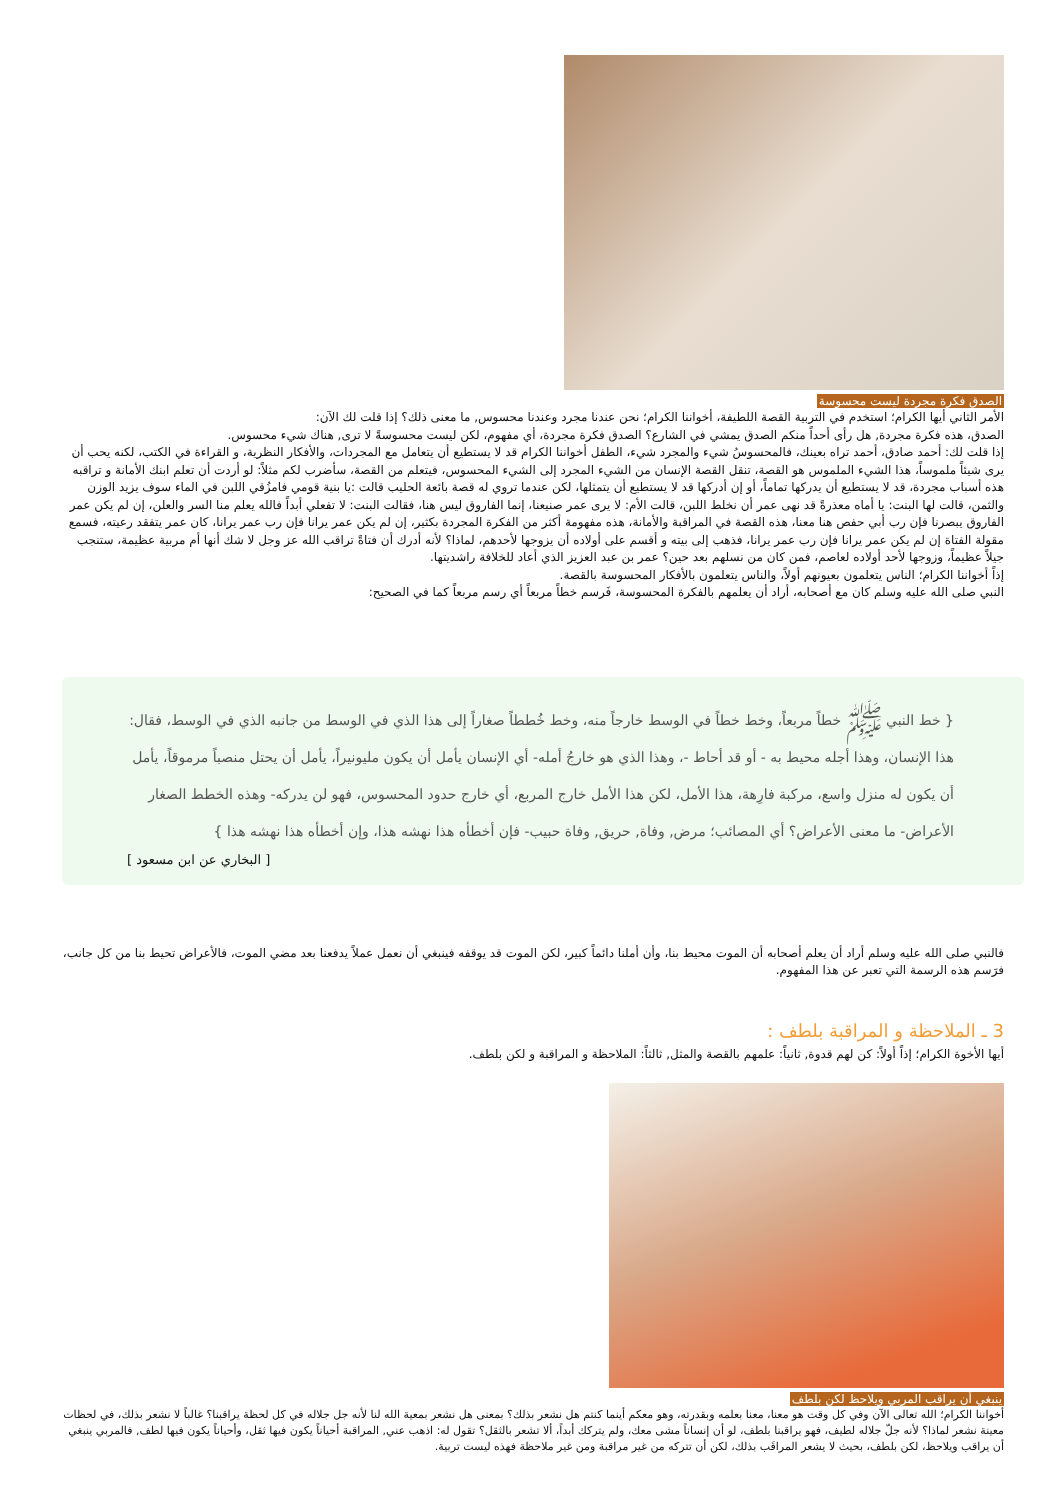الصدق فكرة مجردة ليست محسوسة
الأمر الثاني أيها الكرام؛ استخدم في التربية القصة اللطيفة، أخواننا الكرام؛ نحن عندنا مجرد وعندنا محسوس, ما معنى ذلك؟ إذا قلت لك الآن:
الصدق، هذه فكرة مجردة, هل رأى أحداً منكم الصدق يمشي في الشارع؟ الصدق فكرة مجردة، أي مفهوم، لكن ليست محسوسةً لا ترى, هناك شيء محسوس.
إذا قلت لك: أحمد صادق، أحمد تراه بعينك، فالمحسوسُ شيء والمجرد شيء، الطفل أخواننا الكرام قد لا يستطيع أن يتعامل مع المجردات، والأفكار النظرية، و القراءة في الكتب، لكنه يحب أن يرى شيئاً ملموساً، هذا الشيء الملموس هو القصة، تنقل القصة الإنسان من الشيء المجرد إلى الشيء المحسوس، فيتعلم من القصة، سأضرب لكم مثلاً: لو أردت أن تعلم ابنك الأمانة و تراقبه هذه أسباب مجردة، قد لا يستطيع أن يدركها تماماً، أو إن أدركها قد لا يستطيع أن يتمثلها، لكن عندما تروي له قصة بائعة الحليب قالت :يا بنية قومي فامزُقي اللبن في الماء سوف يزيد الوزن والثمن، قالت لها البنت: يا أماه معذرةً قد نهى عمر أن نخلط اللبن، قالت الأم: لا يرى عمر صنيعنا، إنما الفاروق ليس هنا، فقالت البنت: لا تفعلي أبداً فالله يعلم منا السر والعلن، إن لم يكن عمر الفاروق يبصرنا فإن رب أبي حفص هنا معنا، هذه القصة في المراقبة والأمانة، هذه مفهومة أكثر من الفكرة المجردة بكثير، إن لم يكن عمر يرانا فإن رب عمر يرانا، كان عمر يتفقد رعيته، فسمع مقولة الفتاة إن لم يكن عمر يرانا فإن رب عمر يرانا، فذهب إلى بيته و أقسم على أولاده أن يزوجها لأحدهم، لماذا؟ لأنه أدرك أن فتاةً تراقب الله عز وجل لا شك أنها أم مربية عظيمة، ستنجب جيلاً عظيماً، وزوجها لأحد أولاده لعاصم، فمن كان من نسلهم بعد حين؟ عمر بن عبد العزيز الذي أعاد للخلافة راشديتها.
إذاً أخواننا الكرام؛ الناس يتعلمون بعيونهم أولاً، والناس يتعلمون بالأفكار المحسوسة بالقصة.
النبي صلى الله عليه وسلم كان مع أصحابه، أراد أن يعلمهم بالفكرة المحسوسة، فَرسم خطاً مربعاً أي رسم مربعاً كما في الصحيح:
{ خط النبي ﷺ خطاً مربعاً، وخط خطاً في الوسط خارجاً منه، وخط خُططاً صغاراً إلى هذا الذي في الوسط من جانبه الذي في الوسط، فقال: هذا الإنسان، وهذا أجله محيط به - أو قد أحاط -، وهذا الذي هو خارجُ أمله- أي الإنسان يأمل أن يكون مليونيراً، يأمل أن يحتل منصباً مرموقاً، يأمل أن يكون له منزل واسع، مركبة فارِهة، هذا الأمل، لكن هذا الأمل خارج المربع، أي خارج حدود المحسوس، فهو لن يدركه- وهذه الخطط الصغار الأعراض- ما معنى الأعراض؟ أي المصائب؛ مرض, وفاة, حريق, وفاة حبيب- فإن أخطأه هذا نهشه هذا، وإن أخطأه هذا نهشه هذا }
[ البخاري عن ابن مسعود ]
فالنبي صلى الله عليه وسلم أراد أن يعلم أصحابه أن الموت محيط بنا، وأن أملنا دائماً كبير، لكن الموت قد يوقفه فينبغي أن نعمل عملاً يدفعنا بعد مضي الموت، فالأعراض تحيط بنا من كل جانب، فرَسم هذه الرسمة التي تعبر عن هذا المفهوم.
3 ـ الملاحظة و المراقبة بلطف :
أيها الأخوة الكرام؛ إذاً أولاً: كن لهم قدوة, ثانياً: علمهم بالقصة والمثل, ثالثاً: الملاحظة و المراقبة و لكن بلطف.
ينبغي أن يراقب المربي ويلاحظ لكن بلطف
أخواننا الكرام؛ الله تعالى الآن وفي كل وقت هو معنا، معنا بعلمه وبقدرته، وهو معكم أينما كنتم هل نشعر بذلك؟ بمعنى هل نشعر بمعية الله لنا لأنه جل جلاله في كل لحظة يراقبنا؟ غالباً لا نشعر بذلك، في لحظات معينة نشعر لماذا؟ لأنه جلّ جلاله لطيف، فهو يراقبنا بلطف، لو أن إنساناً مشى معك، ولم يتركك أبداً، ألا تشعر بالثقل؟ تقول له: اذهب عني, المراقبة أحياناً يكون فيها ثقل، وأحياناً يكون فيها لطف, فالمربي ينبغي أن يراقب ويلاحظ، لكن بلطف، بحيث لا يشعر المراقَب بذلك، لكن أن تتركه من غير مراقبة ومن غير ملاحظة فهذه ليست تربية.